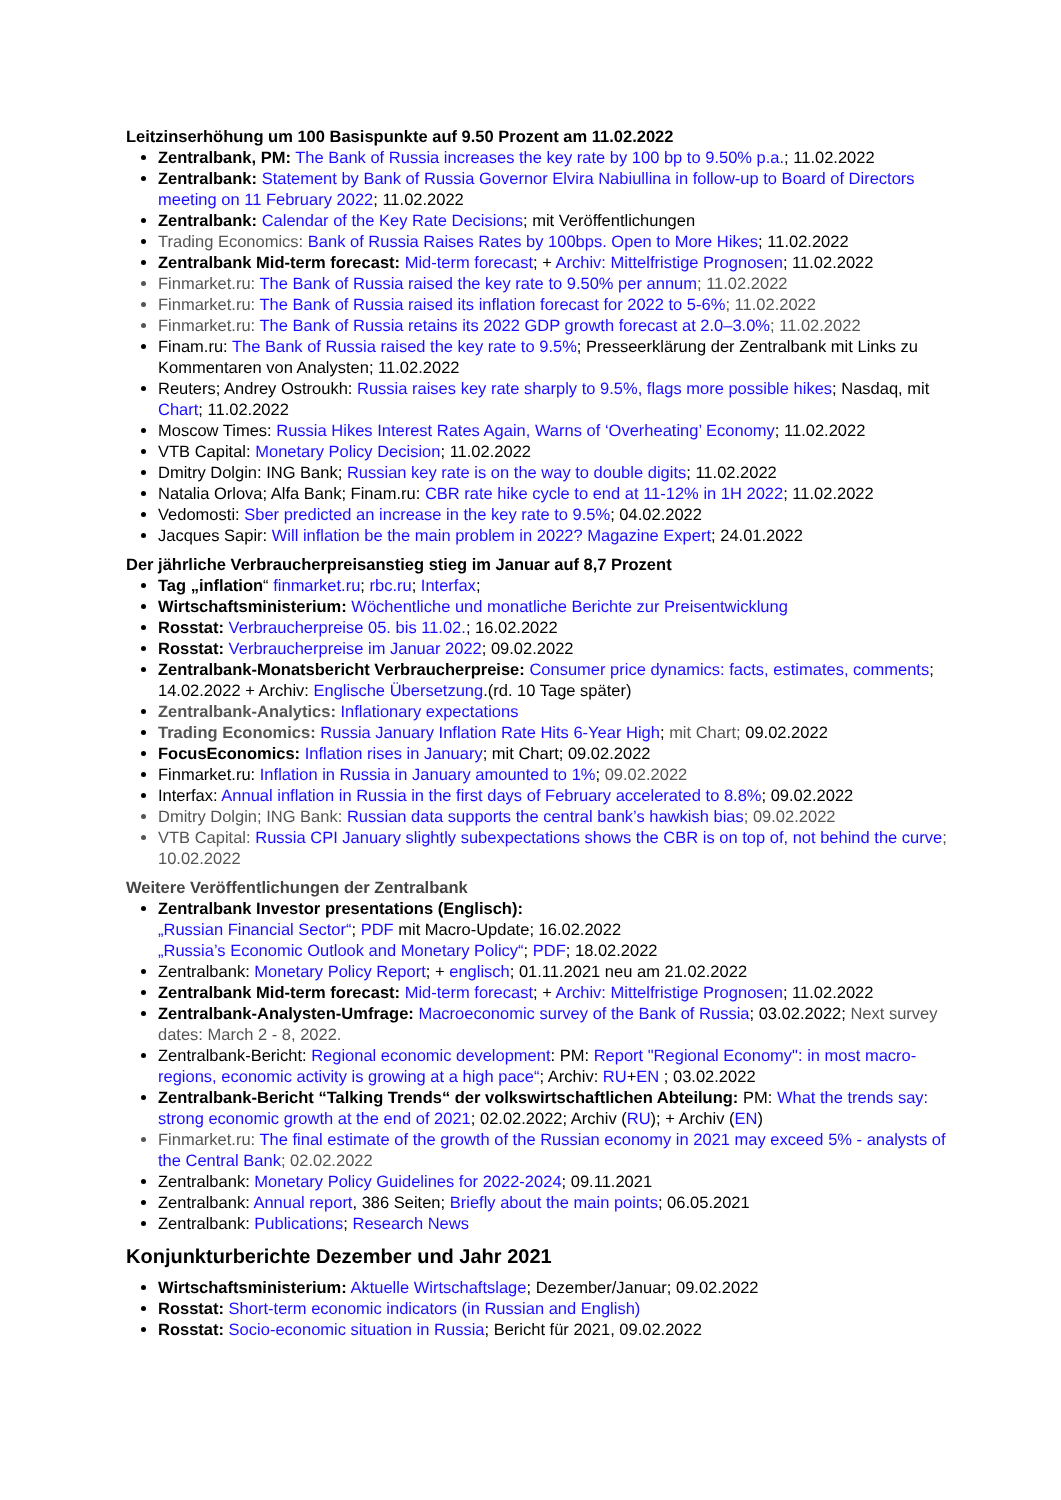Leitzinserhöhung um 100 Basispunkte auf 9.50 Prozent am 11.02.2022
Zentralbank, PM: The Bank of Russia increases the key rate by 100 bp to 9.50% p.a.; 11.02.2022
Zentralbank: Statement by Bank of Russia Governor Elvira Nabiullina in follow-up to Board of Directors meeting on 11 February 2022; 11.02.2022
Zentralbank: Calendar of the Key Rate Decisions; mit Veröffentlichungen
Trading Economics: Bank of Russia Raises Rates by 100bps. Open to More Hikes; 11.02.2022
Zentralbank Mid-term forecast: Mid-term forecast; + Archiv: Mittelfristige Prognosen; 11.02.2022
Finmarket.ru: The Bank of Russia raised the key rate to 9.50% per annum; 11.02.2022
Finmarket.ru: The Bank of Russia raised its inflation forecast for 2022 to 5-6%; 11.02.2022
Finmarket.ru: The Bank of Russia retains its 2022 GDP growth forecast at 2.0–3.0%; 11.02.2022
Finam.ru: The Bank of Russia raised the key rate to 9.5%; Presseerklärung der Zentralbank mit Links zu Kommentaren von Analysten; 11.02.2022
Reuters; Andrey Ostroukh: Russia raises key rate sharply to 9.5%, flags more possible hikes; Nasdaq, mit Chart; 11.02.2022
Moscow Times: Russia Hikes Interest Rates Again, Warns of ‘Overheating’ Economy; 11.02.2022
VTB Capital: Monetary Policy Decision; 11.02.2022
Dmitry Dolgin: ING Bank; Russian key rate is on the way to double digits; 11.02.2022
Natalia Orlova; Alfa Bank; Finam.ru: CBR rate hike cycle to end at 11-12% in 1H 2022; 11.02.2022
Vedomosti: Sber predicted an increase in the key rate to 9.5%; 04.02.2022
Jacques Sapir: Will inflation be the main problem in 2022? Magazine Expert; 24.01.2022
Der jährliche Verbraucherpreisanstieg stieg im Januar auf 8,7 Prozent
Tag „inflation“ finmarket.ru; rbc.ru; Interfax;
Wirtschaftsministerium: Wöchentliche und monatliche Berichte zur Preisentwicklung
Rosstat: Verbraucherpreise 05. bis 11.02.; 16.02.2022
Rosstat: Verbraucherpreise im Januar 2022; 09.02.2022
Zentralbank-Monatsbericht Verbraucherpreise: Consumer price dynamics: facts, estimates, comments; 14.02.2022 + Archiv: Englische Übersetzung.(rd. 10 Tage später)
Zentralbank-Analytics: Inflationary expectations
Trading Economics: Russia January Inflation Rate Hits 6-Year High; mit Chart; 09.02.2022
FocusEconomics: Inflation rises in January; mit Chart; 09.02.2022
Finmarket.ru: Inflation in Russia in January amounted to 1%; 09.02.2022
Interfax: Annual inflation in Russia in the first days of February accelerated to 8.8%; 09.02.2022
Dmitry Dolgin; ING Bank: Russian data supports the central bank’s hawkish bias; 09.02.2022
VTB Capital: Russia CPI January slightly subexpectations shows the CBR is on top of, not behind the curve; 10.02.2022
Weitere Veröffentlichungen der Zentralbank
Zentralbank Investor presentations (Englisch):
„Russian Financial Sector“; PDF mit Macro-Update; 16.02.2022
„Russia’s Economic Outlook and Monetary Policy“; PDF; 18.02.2022
Zentralbank: Monetary Policy Report; + englisch; 01.11.2021 neu am 21.02.2022
Zentralbank Mid-term forecast: Mid-term forecast; + Archiv: Mittelfristige Prognosen; 11.02.2022
Zentralbank-Analysten-Umfrage: Macroeconomic survey of the Bank of Russia; 03.02.2022; Next survey dates: March 2 - 8, 2022.
Zentralbank-Bericht: Regional economic development: PM: Report "Regional Economy": in most macro-regions, economic activity is growing at a high pace“; Archiv: RU+EN ; 03.02.2022
Zentralbank-Bericht “Talking Trends“ der volkswirtschaftlichen Abteilung: PM: What the trends say: strong economic growth at the end of 2021; 02.02.2022; Archiv (RU); + Archiv (EN)
Finmarket.ru: The final estimate of the growth of the Russian economy in 2021 may exceed 5% - analysts of the Central Bank; 02.02.2022
Zentralbank: Monetary Policy Guidelines for 2022-2024; 09.11.2021
Zentralbank: Annual report, 386 Seiten; Briefly about the main points; 06.05.2021
Zentralbank: Publications; Research News
Konjunkturberichte Dezember und Jahr 2021
Wirtschaftsministerium: Aktuelle Wirtschaftslage; Dezember/Januar; 09.02.2022
Rosstat: Short-term economic indicators (in Russian and English)
Rosstat: Socio-economic situation in Russia; Bericht für 2021, 09.02.2022